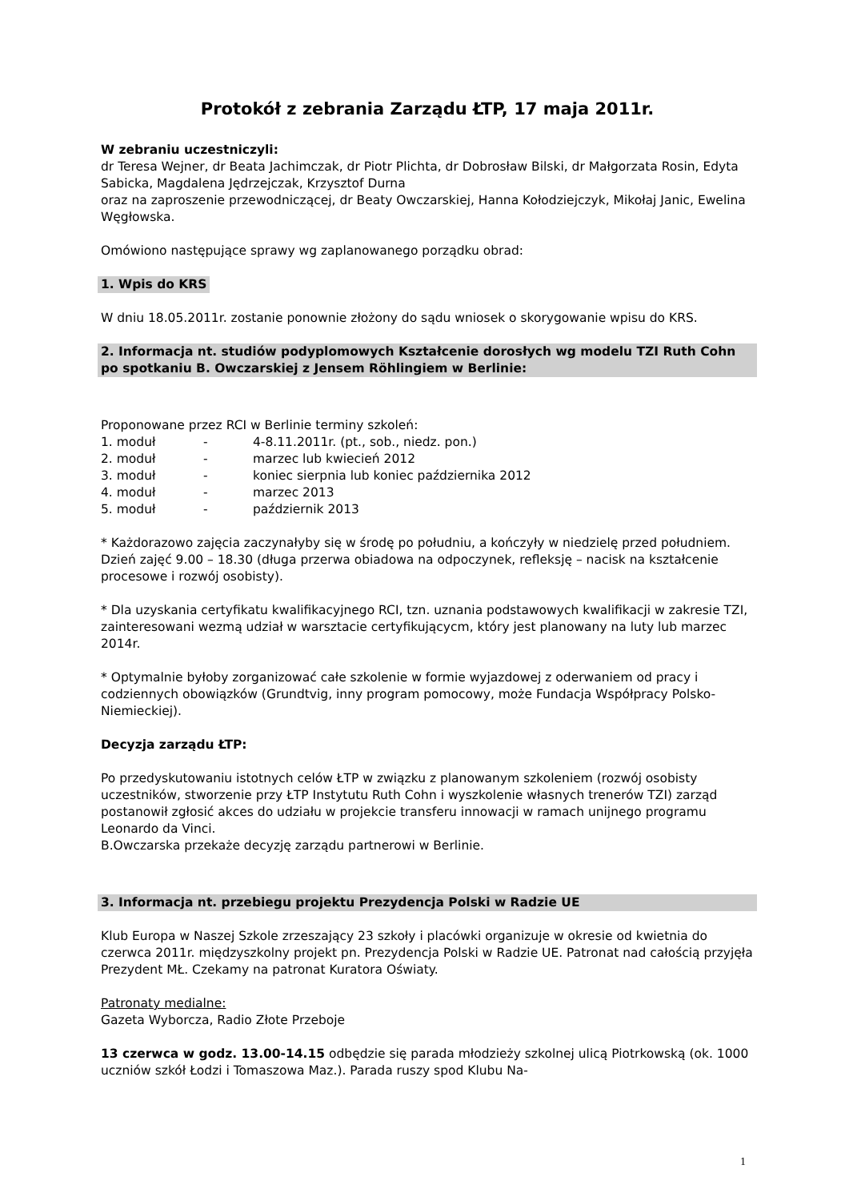Protokół z zebrania Zarządu ŁTP, 17 maja 2011r.
W zebraniu uczestniczyli:
dr Teresa Wejner, dr Beata Jachimczak, dr Piotr Plichta, dr Dobrosław Bilski, dr Małgorzata Rosin, Edyta Sabicka, Magdalena Jędrzejczak, Krzysztof Durna
oraz na zaproszenie przewodniczącej, dr Beaty Owczarskiej, Hanna Kołodziejczyk, Mikołaj Janic, Ewelina Węgłowska.
Omówiono następujące sprawy wg zaplanowanego porządku obrad:
1. Wpis do KRS
W dniu 18.05.2011r. zostanie ponownie złożony do sądu wniosek o skorygowanie wpisu do KRS.
2. Informacja nt. studiów podyplomowych Kształcenie dorosłych wg modelu TZI Ruth Cohn po spotkaniu B. Owczarskiej z Jensem Röhlingiem w Berlinie:
Proponowane przez RCI w Berlinie terminy szkoleń:
| 1. moduł | - | 4-8.11.2011r. (pt., sob., niedz. pon.) |
| 2. moduł | - | marzec lub kwiecień 2012 |
| 3. moduł | - | koniec sierpnia lub koniec października 2012 |
| 4. moduł | - | marzec 2013 |
| 5. moduł | - | październik 2013 |
* Każdorazowo zajęcia zaczynałyby się w środę po południu, a kończyły w niedzielę przed południem. Dzień zajęć 9.00 – 18.30 (długa przerwa obiadowa na odpoczynek, refleksję – nacisk na kształcenie procesowe i rozwój osobisty).
* Dla uzyskania certyfikatu kwalifikacyjnego RCI, tzn. uznania podstawowych kwalifikacji w zakresie TZI, zainteresowani wezmą udział w warsztacie certyfikującycm, który jest planowany na luty lub marzec 2014r.
* Optymalnie byłoby zorganizować całe szkolenie w formie wyjazdowej z oderwaniem od pracy i codziennych obowiązków (Grundtvig, inny program pomocowy, może Fundacja Współpracy Polsko-Niemieckiej).
Decyzja zarządu ŁTP:
Po przedyskutowaniu istotnych celów ŁTP w związku z planowanym szkoleniem (rozwój osobisty uczestników, stworzenie przy ŁTP Instytutu Ruth Cohn i wyszkolenie własnych trenerów TZI) zarząd postanowił zgłosić akces do udziału w projekcie transferu innowacji w ramach unijnego programu Leonardo da Vinci.
B.Owczarska przekaże decyzję zarządu partnerowi w Berlinie.
3. Informacja nt. przebiegu projektu Prezydencja Polski w Radzie UE
Klub Europa w Naszej Szkole zrzeszający 23 szkoły i placówki organizuje w okresie od kwietnia do czerwca 2011r. międzyszkolny projekt pn. Prezydencja Polski w Radzie UE. Patronat nad całością przyjęła Prezydent MŁ. Czekamy na patronat Kuratora Oświaty.
Patronaty medialne:
Gazeta Wyborcza, Radio Złote Przeboje
13 czerwca w godz. 13.00-14.15 odbędzie się parada młodzieży szkolnej ulicą Piotrkowską (ok. 1000 uczniów szkół Łodzi i Tomaszowa Maz.). Parada ruszy spod Klubu Na-
1